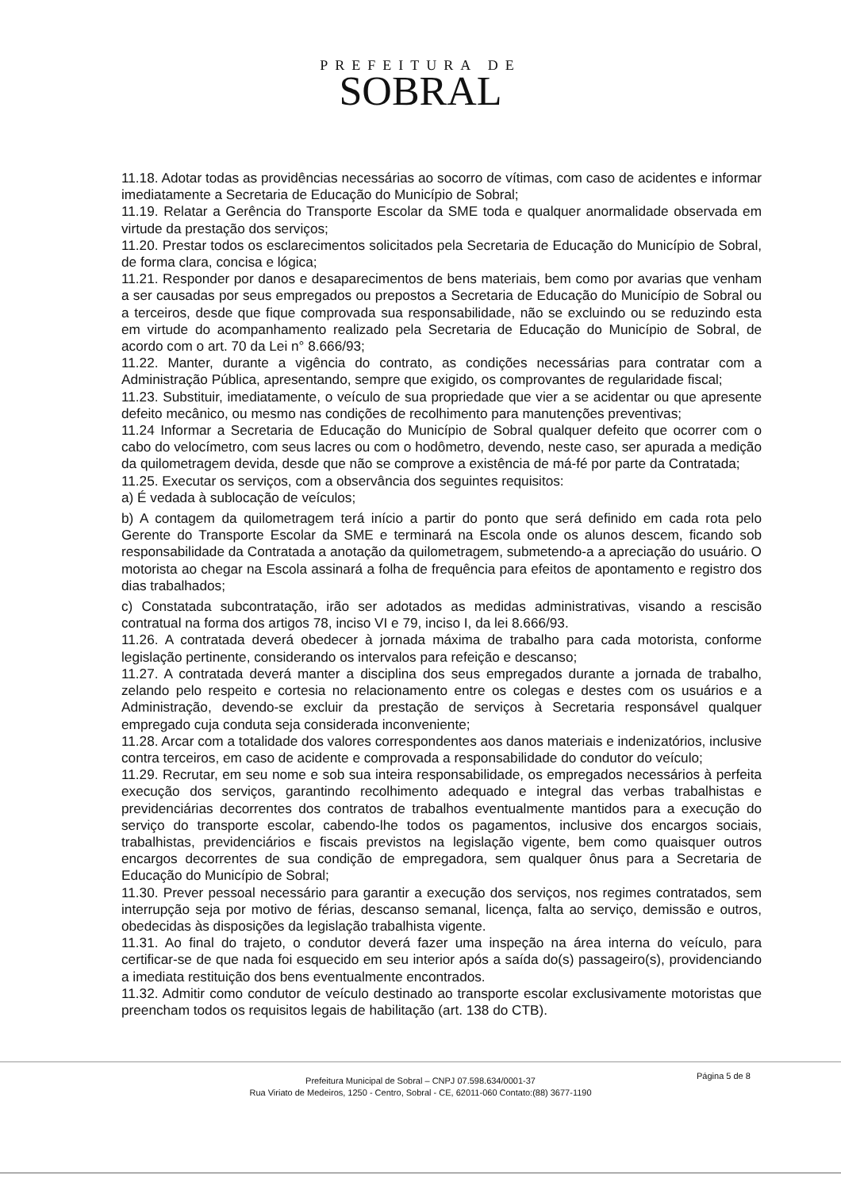PREFEITURA DE
SOBRAL
11.18. Adotar todas as providências necessárias ao socorro de vítimas, com caso de acidentes e informar imediatamente a Secretaria de Educação do Município de Sobral;
11.19. Relatar a Gerência do Transporte Escolar da SME toda e qualquer anormalidade observada em virtude da prestação dos serviços;
11.20. Prestar todos os esclarecimentos solicitados pela Secretaria de Educação do Município de Sobral, de forma clara, concisa e lógica;
11.21. Responder por danos e desaparecimentos de bens materiais, bem como por avarias que venham a ser causadas por seus empregados ou prepostos a Secretaria de Educação do Município de Sobral ou a terceiros, desde que fique comprovada sua responsabilidade, não se excluindo ou se reduzindo esta em virtude do acompanhamento realizado pela Secretaria de Educação do Município de Sobral, de acordo com o art. 70 da Lei n° 8.666/93;
11.22. Manter, durante a vigência do contrato, as condições necessárias para contratar com a Administração Pública, apresentando, sempre que exigido, os comprovantes de regularidade fiscal;
11.23. Substituir, imediatamente, o veículo de sua propriedade que vier a se acidentar ou que apresente defeito mecânico, ou mesmo nas condições de recolhimento para manutenções preventivas;
11.24 Informar a Secretaria de Educação do Município de Sobral qualquer defeito que ocorrer com o cabo do velocímetro, com seus lacres ou com o hodômetro, devendo, neste caso, ser apurada a medição da quilometragem devida, desde que não se comprove a existência de má-fé por parte da Contratada;
11.25. Executar os serviços, com a observância dos seguintes requisitos:
a) É vedada à sublocação de veículos;
b) A contagem da quilometragem terá início a partir do ponto que será definido em cada rota pelo Gerente do Transporte Escolar da SME e terminará na Escola onde os alunos descem, ficando sob responsabilidade da Contratada a anotação da quilometragem, submetendo-a a apreciação do usuário. O motorista ao chegar na Escola assinará a folha de frequência para efeitos de apontamento e registro dos dias trabalhados;
c) Constatada subcontratação, irão ser adotados as medidas administrativas, visando a rescisão contratual na forma dos artigos 78, inciso VI e 79, inciso I, da lei 8.666/93.
11.26. A contratada deverá obedecer à jornada máxima de trabalho para cada motorista, conforme legislação pertinente, considerando os intervalos para refeição e descanso;
11.27. A contratada deverá manter a disciplina dos seus empregados durante a jornada de trabalho, zelando pelo respeito e cortesia no relacionamento entre os colegas e destes com os usuários e a Administração, devendo-se excluir da prestação de serviços à Secretaria responsável qualquer empregado cuja conduta seja considerada inconveniente;
11.28. Arcar com a totalidade dos valores correspondentes aos danos materiais e indenizatórios, inclusive contra terceiros, em caso de acidente e comprovada a responsabilidade do condutor do veículo;
11.29. Recrutar, em seu nome e sob sua inteira responsabilidade, os empregados necessários à perfeita execução dos serviços, garantindo recolhimento adequado e integral das verbas trabalhistas e previdenciárias decorrentes dos contratos de trabalhos eventualmente mantidos para a execução do serviço do transporte escolar, cabendo-lhe todos os pagamentos, inclusive dos encargos sociais, trabalhistas, previdenciários e fiscais previstos na legislação vigente, bem como quaisquer outros encargos decorrentes de sua condição de empregadora, sem qualquer ônus para a Secretaria de Educação do Município de Sobral;
11.30. Prever pessoal necessário para garantir a execução dos serviços, nos regimes contratados, sem interrupção seja por motivo de férias, descanso semanal, licença, falta ao serviço, demissão e outros, obedecidas às disposições da legislação trabalhista vigente.
11.31. Ao final do trajeto, o condutor deverá fazer uma inspeção na área interna do veículo, para certificar-se de que nada foi esquecido em seu interior após a saída do(s) passageiro(s), providenciando a imediata restituição dos bens eventualmente encontrados.
11.32. Admitir como condutor de veículo destinado ao transporte escolar exclusivamente motoristas que preencham todos os requisitos legais de habilitação (art. 138 do CTB).
Página 5 de 8
Prefeitura Municipal de Sobral – CNPJ 07.598.634/0001-37
Rua Viriato de Medeiros, 1250 - Centro, Sobral - CE, 62011-060 Contato:(88) 3677-1190